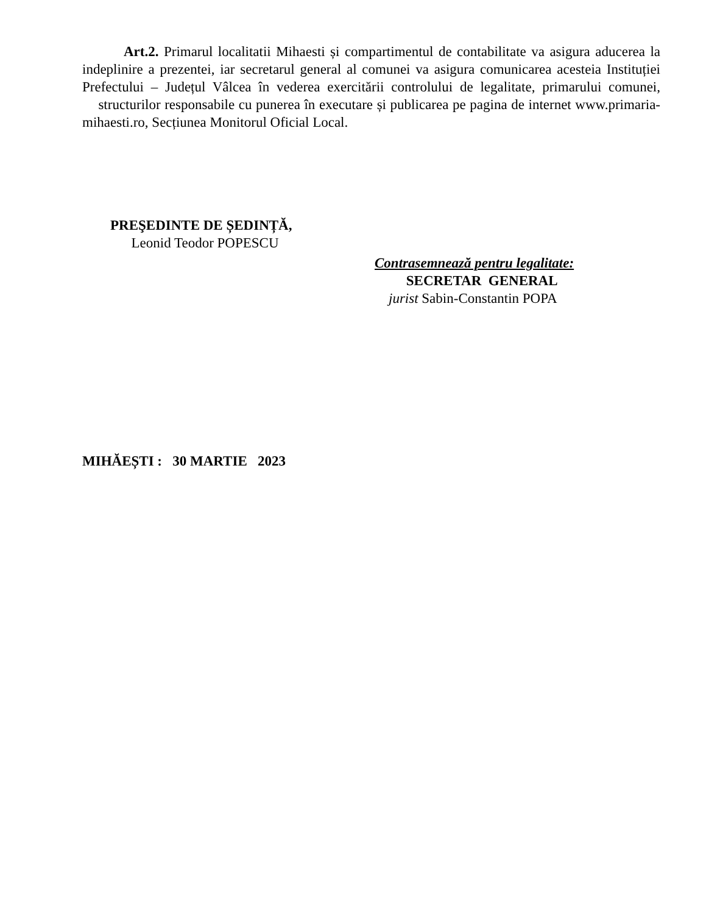Art.2. Primarul localitatii Mihaesti și compartimentul de contabilitate va asigura aducerea la indeplinire a prezentei, iar secretarul general al comunei va asigura comunicarea acesteia Instituției Prefectului – Județul Vâlcea în vederea exercitării controlului de legalitate, primarului comunei, structurilor responsabile cu punerea în executare și publicarea pe pagina de internet www.primaria-mihaesti.ro, Secțiunea Monitorul Oficial Local.
PREŞEDINTE DE ȘEDINȚĂ,
Leonid Teodor POPESCU
Contrasemnează pentru legalitate:
SECRETAR GENERAL
jurist Sabin-Constantin POPA
MIHĂEȘTI : 30 MARTIE 2023